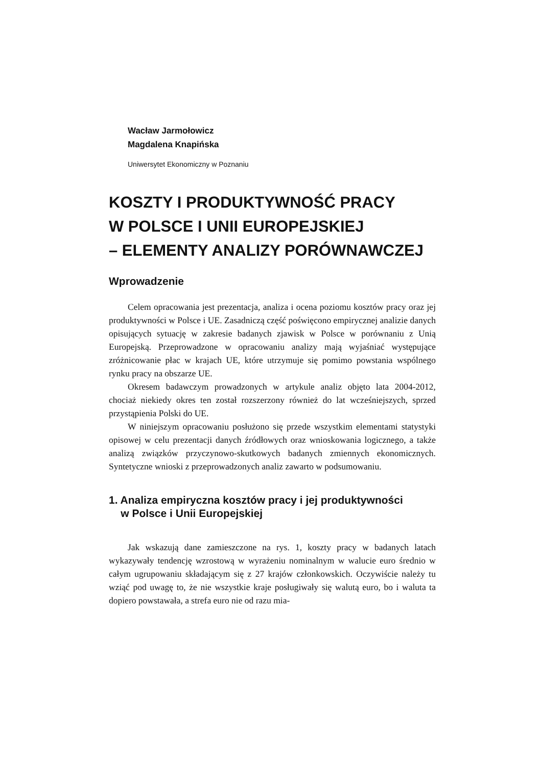Wacław Jarmołowicz
Magdalena Knapińska
Uniwersytet Ekonomiczny w Poznaniu
KOSZTY I PRODUKTYWNOŚĆ PRACY
W POLSCE I UNII EUROPEJSKIEJ
– ELEMENTY ANALIZY PORÓWNAWCZEJ
Wprowadzenie
Celem opracowania jest prezentacja, analiza i ocena poziomu kosztów pracy oraz jej produktywności w Polsce i UE. Zasadniczą część poświęcono empirycznej analizie danych opisujących sytuację w zakresie badanych zjawisk w Polsce w porównaniu z Unią Europejską. Przeprowadzone w opracowaniu analizy mają wyjaśniać występujące zróżnicowanie płac w krajach UE, które utrzymuje się pomimo powstania wspólnego rynku pracy na obszarze UE.
Okresem badawczym prowadzonych w artykule analiz objęto lata 2004-2012, chociaż niekiedy okres ten został rozszerzony również do lat wcześniejszych, sprzed przystąpienia Polski do UE.
W niniejszym opracowaniu posłużono się przede wszystkim elementami statystyki opisowej w celu prezentacji danych źródłowych oraz wnioskowania logicznego, a także analizą związków przyczynowo-skutkowych badanych zmiennych ekonomicznych. Syntetyczne wnioski z przeprowadzonych analiz zawarto w podsumowaniu.
1. Analiza empiryczna kosztów pracy i jej produktywności
w Polsce i Unii Europejskiej
Jak wskazują dane zamieszczone na rys. 1, koszty pracy w badanych latach wykazywały tendencję wzrostową w wyrażeniu nominalnym w walucie euro średnio w całym ugrupowaniu składającym się z 27 krajów członkowskich. Oczywiście należy tu wziąć pod uwagę to, że nie wszystkie kraje posługiwały się walutą euro, bo i waluta ta dopiero powstawała, a strefa euro nie od razu mia-